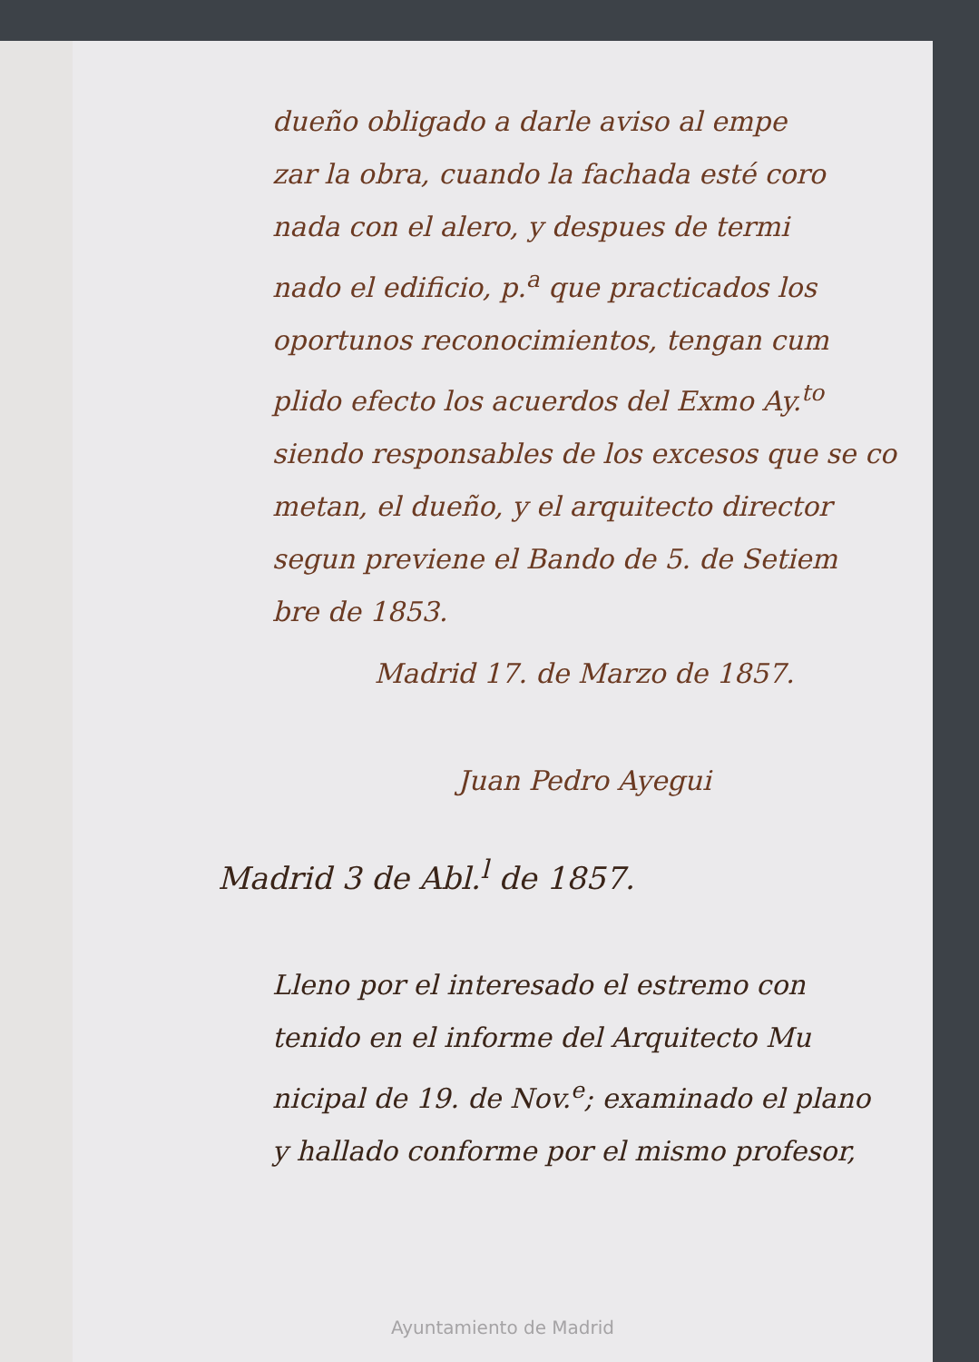dueño obligado a darle aviso al empe
zar la obra, cuando la fachada esté coro
nada con el alero, y despues de termi
nado el edificio, p.<sup>a</sup> que practicados los
oportunos reconocimientos, tengan cum
plido efecto los acuerdos del Exmo Ay.<sup>to</sup>
siendo responsables de los excesos que se co
metan, el dueño, y el arquitecto director
segun previene el Bando de 5. de Setiem
bre de 1853.
Madrid 17. de Marzo de 1857.
Juan Pedro Ayegui
Madrid 3 de Abl.<sup>l</sup> de 1857.
Lleno por el interesado el estremo con
tenido en el informe del Arquitecto Mu
nicipal de 19. de Nov.<sup>e</sup>; examinado el plano
y hallado conforme por el mismo profesor,
Ayuntamiento de Madrid